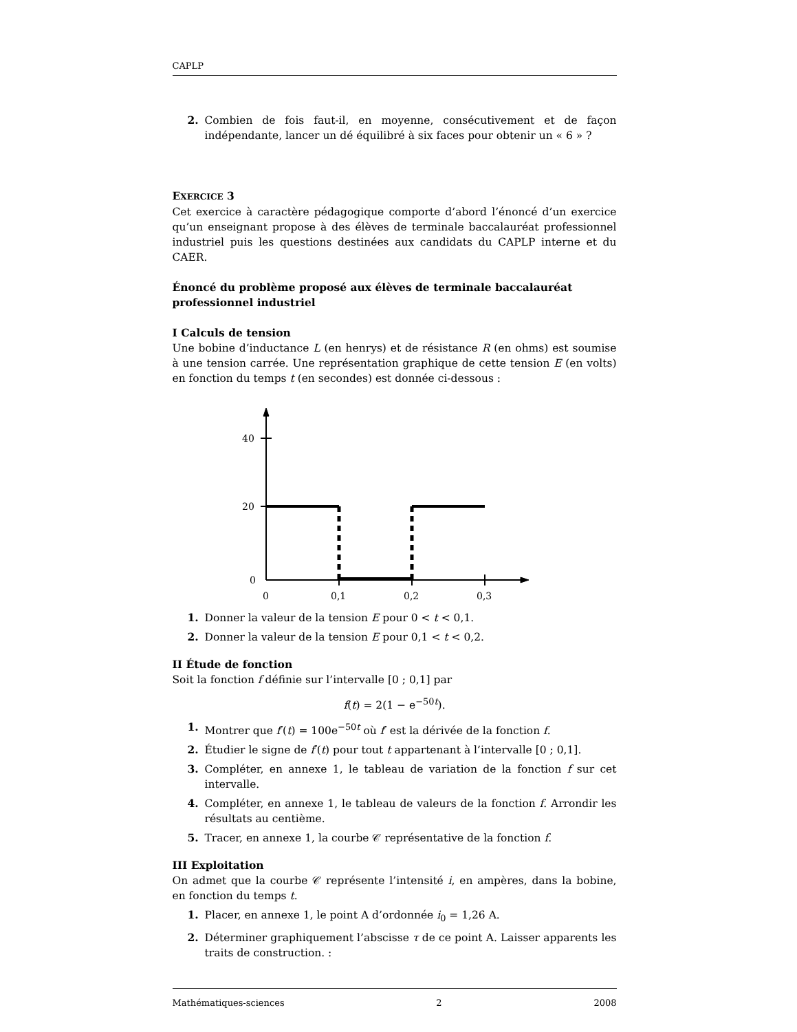CAPLP
2. Combien de fois faut-il, en moyenne, consécutivement et de façon indépendante, lancer un dé équilibré à six faces pour obtenir un « 6 » ?
EXERCICE 3
Cet exercice à caractère pédagogique comporte d’abord l’énoncé d’un exercice qu’un enseignant propose à des élèves de terminale baccalauréat professionnel industriel puis les questions destinées aux candidats du CAPLP interne et du CAER.
Énoncé du problème proposé aux élèves de terminale baccalauréat professionnel industriel
I Calculs de tension
Une bobine d’inductance L (en henrys) et de résistance R (en ohms) est soumise à une tension carrée. Une représentation graphique de cette tension E (en volts) en fonction du temps t (en secondes) est donnée ci-dessous :
40
20
0
0
0,1
0,2
0,3
1. Donner la valeur de la tension E pour 0 < t < 0,1.
2. Donner la valeur de la tension E pour 0,1 < t < 0,2.
II Étude de fonction
Soit la fonction f définie sur l’intervalle [0 ; 0,1] par
f(t) = 2(1 − e<sup>−50t</sup>).
1. Montrer que f′(t) = 100e<sup>−50t</sup> où f′ est la dérivée de la fonction f.
2. Étudier le signe de f′(t) pour tout t appartenant à l’intervalle [0 ; 0,1].
3. Compléter, en annexe 1, le tableau de variation de la fonction f sur cet intervalle.
4. Compléter, en annexe 1, le tableau de valeurs de la fonction f. Arrondir les résultats au centième.
5. Tracer, en annexe 1, la courbe 𝒞 représentative de la fonction f.
III Exploitation
On admet que la courbe 𝒞 représente l’intensité i, en ampères, dans la bobine, en fonction du temps t.
1. Placer, en annexe 1, le point A d’ordonnée i<sub>0</sub> = 1,26 A.
2. Déterminer graphiquement l’abscisse τ de ce point A. Laisser apparents les traits de construction. :
Mathématiques-sciences 2 2008